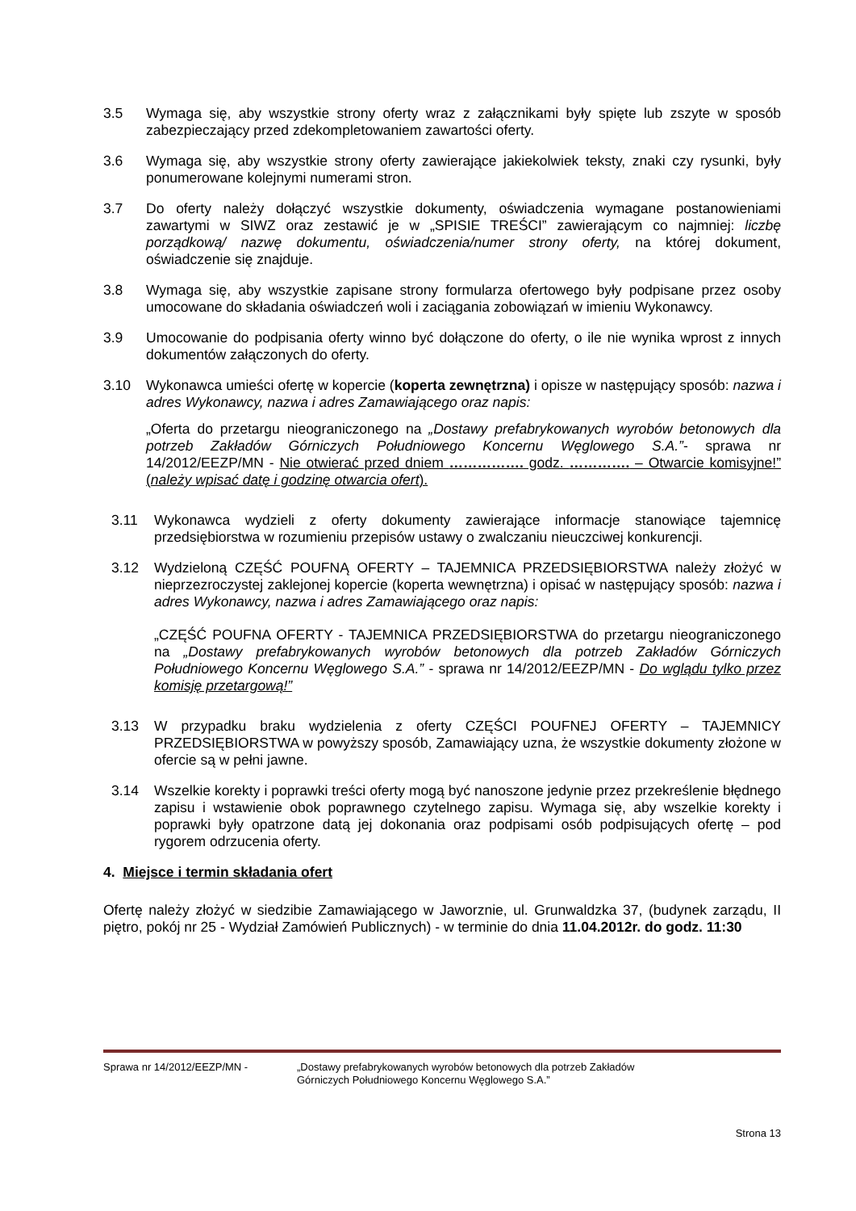3.5 Wymaga się, aby wszystkie strony oferty wraz z załącznikami były spięte lub zszyte w sposób zabezpieczający przed zdekompletowaniem zawartości oferty.
3.6 Wymaga się, aby wszystkie strony oferty zawierające jakiekolwiek teksty, znaki czy rysunki, były ponumerowane kolejnymi numerami stron.
3.7 Do oferty należy dołączyć wszystkie dokumenty, oświadczenia wymagane postanowieniami zawartymi w SIWZ oraz zestawić je w „SPISIE TREŚCI” zawierającym co najmniej: liczbę porządkową/ nazwę dokumentu, oświadczenia/numer strony oferty, na której dokument, oświadczenie się znajduje.
3.8 Wymaga się, aby wszystkie zapisane strony formularza ofertowego były podpisane przez osoby umocowane do składania oświadczeń woli i zaciągania zobowiązań w imieniu Wykonawcy.
3.9 Umocowanie do podpisania oferty winno być dołączone do oferty, o ile nie wynika wprost z innych dokumentów załączonych do oferty.
3.10 Wykonawca umieści ofertę w kopercie (koperta zewnętrzna) i opisze w następujący sposób: nazwa i adres Wykonawcy, nazwa i adres Zamawiającego oraz napis:
„Oferta do przetargu nieograniczonego na „Dostawy prefabrykowanych wyrobów betonowych dla potrzeb Zakładów Górniczych Południowego Koncernu Węglowego S.A.”- sprawa nr 14/2012/EEZP/MN - Nie otwierać przed dniem ……………. godz. …………. – Otwarcie komisyjne!” (należy wpisać datę i godzinę otwarcia ofert).
3.11 Wykonawca wydzieli z oferty dokumenty zawierające informacje stanowiące tajemnicę przedsiębiorstwa w rozumieniu przepisów ustawy o zwalczaniu nieuczciwej konkurencji.
3.12 Wydzieloną CZĘŚĆ POUFNĄ OFERTY – TAJEMNICA PRZEDSIĘBIORSTWA należy złożyć w nieprzezroczystej zaklejonej kopercie (koperta wewnętrzna) i opisać w następujący sposób: nazwa i adres Wykonawcy, nazwa i adres Zamawiającego oraz napis:
„CZĘŚĆ POUFNA OFERTY - TAJEMNICA PRZEDSIĘBIORSTWA do przetargu nieograniczonego na „Dostawy prefabrykowanych wyrobów betonowych dla potrzeb Zakładów Górniczych Południowego Koncernu Węglowego S.A.” - sprawa nr 14/2012/EEZP/MN - Do wglądu tylko przez komisję przetargową!”
3.13 W przypadku braku wydzielenia z oferty CZĘŚCI POUFNEJ OFERTY – TAJEMNICY PRZEDSIĘBIORSTWA w powyższy sposób, Zamawiający uzna, że wszystkie dokumenty złożone w ofercie są w pełni jawne.
3.14 Wszelkie korekty i poprawki treści oferty mogą być nanoszone jedynie przez przekreślenie błędnego zapisu i wstawienie obok poprawnego czytelnego zapisu. Wymaga się, aby wszelkie korekty i poprawki były opatrzone datą jej dokonania oraz podpisami osób podpisujących ofertę – pod rygorem odrzucenia oferty.
4. Miejsce i termin składania ofert
Ofertę należy złożyć w siedzibie Zamawiającego w Jaworznie, ul. Grunwaldzka 37, (budynek zarządu, II piętro, pokój nr 25 - Wydział Zamówień Publicznych) - w terminie do dnia 11.04.2012r. do godz. 11:30
Sprawa nr 14/2012/EEZP/MN - „Dostawy prefabrykowanych wyrobów betonowych dla potrzeb Zakładów
Górniczych Południowego Koncernu Węglowego S.A.”
Strona 13